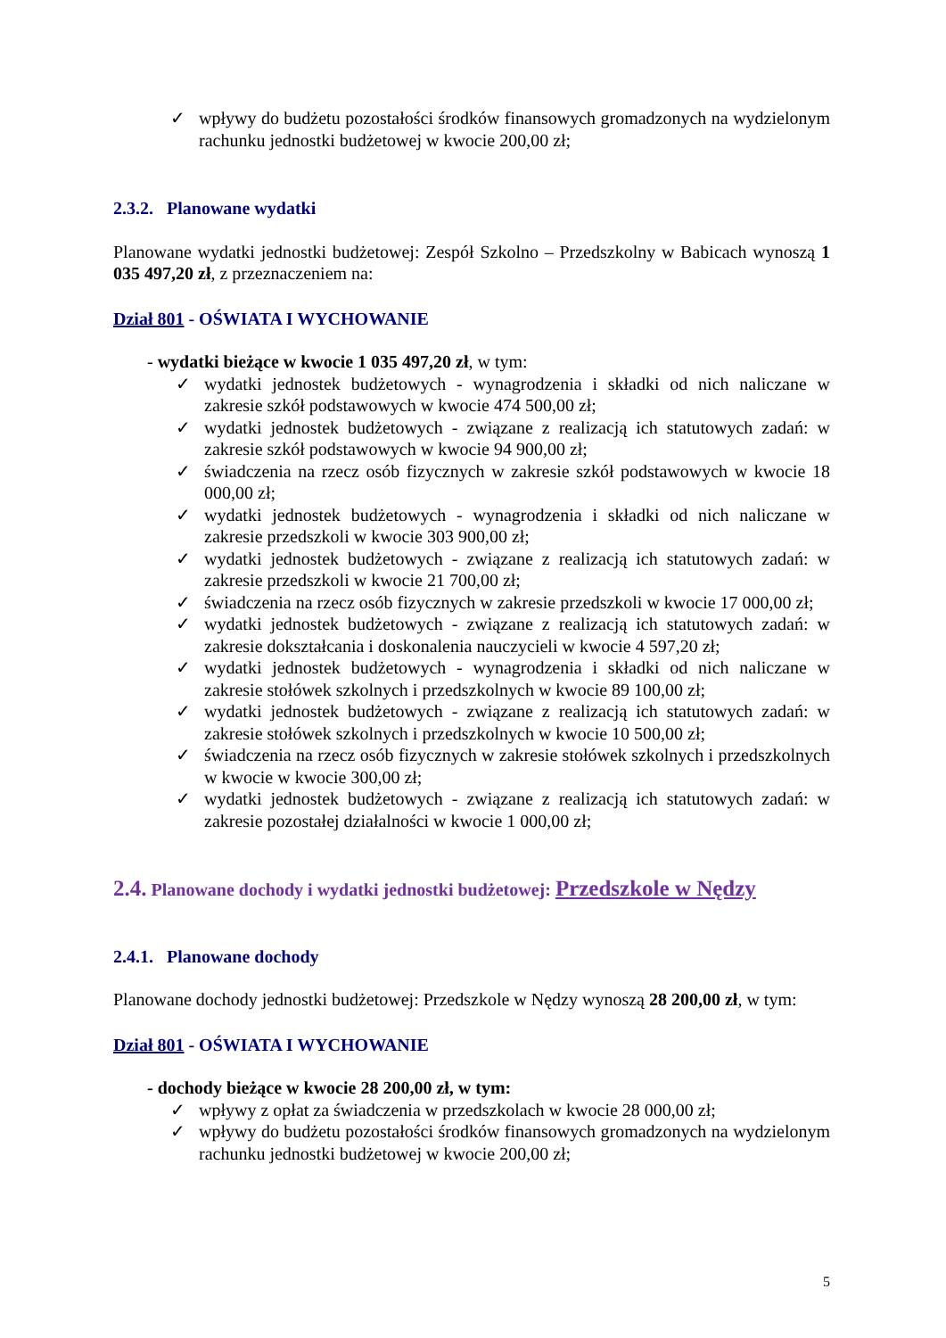✓ wpływy do budżetu pozostałości środków finansowych gromadzonych na wydzielonym rachunku jednostki budżetowej w kwocie 200,00 zł;
2.3.2. Planowane wydatki
Planowane wydatki jednostki budżetowej: Zespół Szkolno – Przedszkolny w Babicach wynoszą 1 035 497,20 zł, z przeznaczeniem na:
Dział 801 - OŚWIATA I WYCHOWANIE
- wydatki bieżące w kwocie 1 035 497,20 zł, w tym:
✓ wydatki jednostek budżetowych - wynagrodzenia i składki od nich naliczane w zakresie szkół podstawowych w kwocie 474 500,00 zł;
✓ wydatki jednostek budżetowych - związane z realizacją ich statutowych zadań: w zakresie szkół podstawowych w kwocie 94 900,00 zł;
✓ świadczenia na rzecz osób fizycznych w zakresie szkół podstawowych w kwocie 18 000,00 zł;
✓ wydatki jednostek budżetowych - wynagrodzenia i składki od nich naliczane w zakresie przedszkoli w kwocie 303 900,00 zł;
✓ wydatki jednostek budżetowych - związane z realizacją ich statutowych zadań: w zakresie przedszkoli w kwocie 21 700,00 zł;
✓ świadczenia na rzecz osób fizycznych w zakresie przedszkoli w kwocie 17 000,00 zł;
✓ wydatki jednostek budżetowych - związane z realizacją ich statutowych zadań: w zakresie dokształcania i doskonalenia nauczycieli w kwocie 4 597,20 zł;
✓ wydatki jednostek budżetowych - wynagrodzenia i składki od nich naliczane w zakresie stołówek szkolnych i przedszkolnych w kwocie 89 100,00 zł;
✓ wydatki jednostek budżetowych - związane z realizacją ich statutowych zadań: w zakresie stołówek szkolnych i przedszkolnych w kwocie 10 500,00 zł;
✓ świadczenia na rzecz osób fizycznych w zakresie stołówek szkolnych i przedszkolnych w kwocie w kwocie 300,00 zł;
✓ wydatki jednostek budżetowych - związane z realizacją ich statutowych zadań: w zakresie pozostałej działalności w kwocie 1 000,00 zł;
2.4. Planowane dochody i wydatki jednostki budżetowej: Przedszkole w Nędzy
2.4.1. Planowane dochody
Planowane dochody jednostki budżetowej: Przedszkole w Nędzy wynoszą 28 200,00 zł, w tym:
Dział 801 - OŚWIATA I WYCHOWANIE
- dochody bieżące w kwocie 28 200,00 zł, w tym:
✓ wpływy z opłat za świadczenia w przedszkolach w kwocie 28 000,00 zł;
✓ wpływy do budżetu pozostałości środków finansowych gromadzonych na wydzielonym rachunku jednostki budżetowej w kwocie 200,00 zł;
5